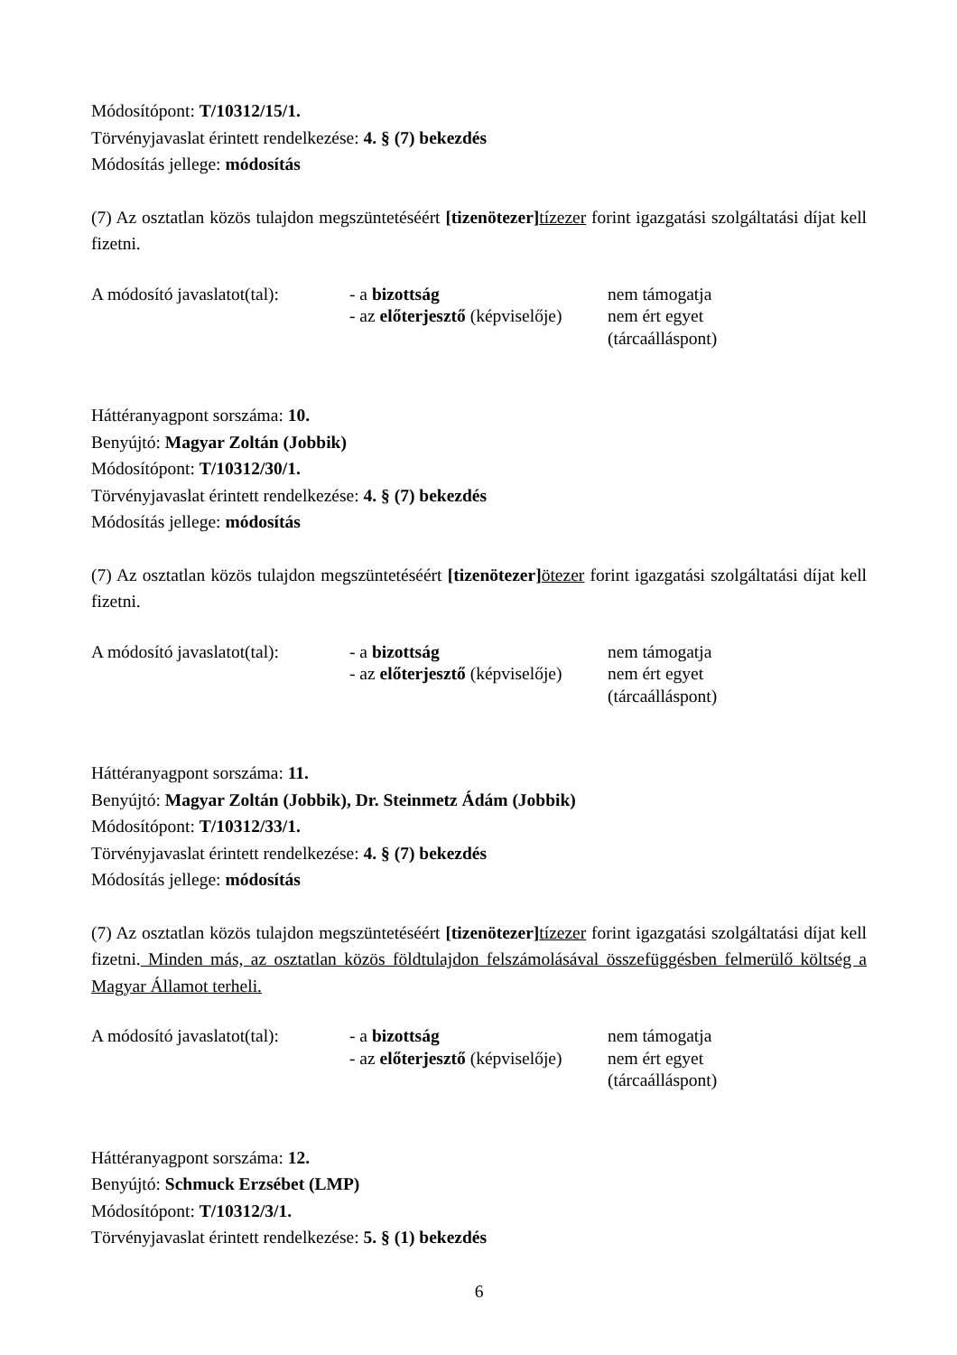Módosítópont: T/10312/15/1.
Törvényjavaslat érintett rendelkezése: 4. § (7) bekezdés
Módosítás jellege: módosítás
(7) Az osztatlan közös tulajdon megszüntetéséért [tizenötezer] tízezer forint igazgatási szolgáltatási díjat kell fizetni.
| A módosító javaslatot(tal): | - a bizottság - az előterjesztő (képviselője) | nem támogatja nem ért egyet (tárcaálláspont) |
Háttéranyagpont sorszáma: 10.
Benyújtó: Magyar Zoltán (Jobbik)
Módosítópont: T/10312/30/1.
Törvényjavaslat érintett rendelkezése: 4. § (7) bekezdés
Módosítás jellege: módosítás
(7) Az osztatlan közös tulajdon megszüntetéséért [tizenötezer] ötezer forint igazgatási szolgáltatási díjat kell fizetni.
| A módosító javaslatot(tal): | - a bizottság - az előterjesztő (képviselője) | nem támogatja nem ért egyet (tárcaálláspont) |
Háttéranyagpont sorszáma: 11.
Benyújtó: Magyar Zoltán (Jobbik), Dr. Steinmetz Ádám (Jobbik)
Módosítópont: T/10312/33/1.
Törvényjavaslat érintett rendelkezése: 4. § (7) bekezdés
Módosítás jellege: módosítás
(7) Az osztatlan közös tulajdon megszüntetéséért [tizenötezer] tízezer forint igazgatási szolgáltatási díjat kell fizetni. Minden más, az osztatlan közös földtulajdon felszámolásával összefüggésben felmerülő költség a Magyar Államot terheli.
| A módosító javaslatot(tal): | - a bizottság - az előterjesztő (képviselője) | nem támogatja nem ért egyet (tárcaálláspont) |
Háttéranyagpont sorszáma: 12.
Benyújtó: Schmuck Erzsébet (LMP)
Módosítópont: T/10312/3/1.
Törvényjavaslat érintett rendelkezése: 5. § (1) bekezdés
6